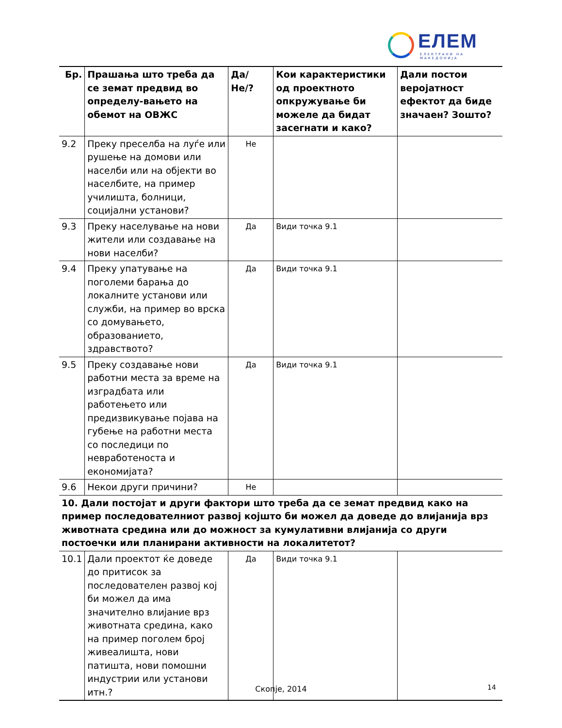ЕЛЕМ
ЕЛЕКТРАНИ НА МАКЕДОНИЈА
| Бр. | Прашања што треба да се земат предвид во определу-вањето на обемот на ОВЖС | Да/Не/? | Кои карактеристики од проектното опкружување би можеле да бидат засегнати и како? | Дали постои веројатност ефектот да биде значаен? Зошто? |
| --- | --- | --- | --- | --- |
| 9.2 | Преку преселба на луѓе или рушење на домови или населби или на објекти во населбите, на пример училишта, болници, социјални установи? | Не | | |
| 9.3 | Преку населување на нови жители или создавање на нови населби? | Да | Види точка 9.1 | |
| 9.4 | Преку упатување на поголеми барања до локалните установи или служби, на пример во врска со домувањето, образованието, здравството? | Да | Види точка 9.1 | |
| 9.5 | Преку создавање нови работни места за време на изградбата или работењето или предизвикување појава на губење на работни места со последици по невработеноста и економијата? | Да | Види точка 9.1 | |
| 9.6 | Некои други причини? | Не | | |
| 10. Дали постојат и други фактори што треба да се земат предвид како на пример последователниот развој којшто би можел да доведе до влијанија врз животната средина или до можност за кумулативни влијанија со други постоечки или планирани активности на локалитетот? | | | | |
| 10.1 | Дали проектот ќе доведе до притисок за последователен развој кој би можел да има значително влијание врз животната средина, како на пример поголем број живеалишта, нови патишта, нови помошни индустрии или установи итн.? | Да | Види точка 9.1 | |
Скопје, 2014 14